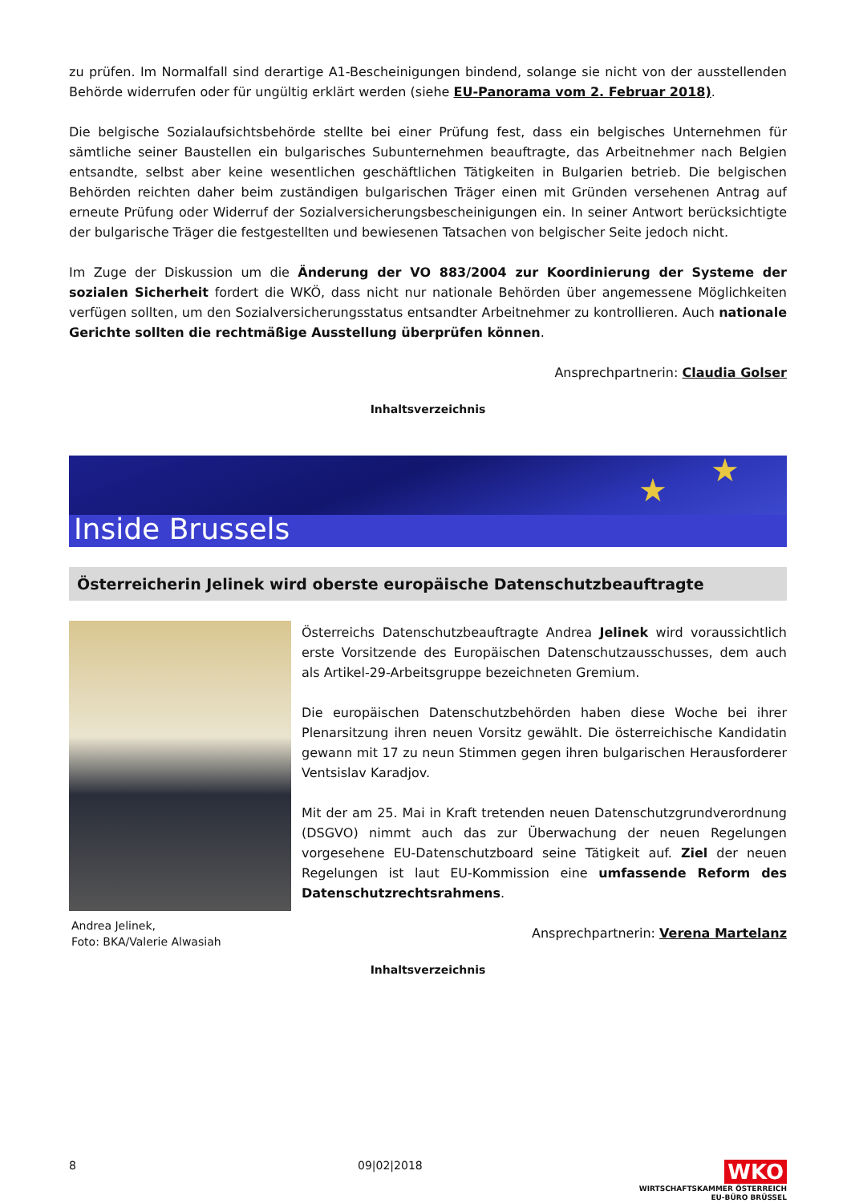zu prüfen. Im Normalfall sind derartige A1-Bescheinigungen bindend, solange sie nicht von der ausstellenden Behörde widerrufen oder für ungültig erklärt werden (siehe EU-Panorama vom 2. Februar 2018).
Die belgische Sozialaufsichtsbehörde stellte bei einer Prüfung fest, dass ein belgisches Unternehmen für sämtliche seiner Baustellen ein bulgarisches Subunternehmen beauftragte, das Arbeitnehmer nach Belgien entsandte, selbst aber keine wesentlichen geschäftlichen Tätigkeiten in Bulgarien betrieb. Die belgischen Behörden reichten daher beim zuständigen bulgarischen Träger einen mit Gründen versehenen Antrag auf erneute Prüfung oder Widerruf der Sozialversicherungsbescheinigungen ein. In seiner Antwort berücksichtigte der bulgarische Träger die festgestellten und bewiesenen Tatsachen von belgischer Seite jedoch nicht.
Im Zuge der Diskussion um die Änderung der VO 883/2004 zur Koordinierung der Systeme der sozialen Sicherheit fordert die WKÖ, dass nicht nur nationale Behörden über angemessene Möglichkeiten verfügen sollten, um den Sozialversicherungsstatus entsandter Arbeitnehmer zu kontrollieren. Auch nationale Gerichte sollten die rechtmäßige Ausstellung überprüfen können.
Ansprechpartnerin: Claudia Golser
Inhaltsverzeichnis
★
★
Inside Brussels
Österreicherin Jelinek wird oberste europäische Datenschutzbeauftragte
Andrea Jelinek,
Foto: BKA/Valerie Alwasiah
Österreichs Datenschutzbeauftragte Andrea Jelinek wird voraussichtlich erste Vorsitzende des Europäischen Datenschutzausschusses, dem auch als Artikel-29-Arbeitsgruppe bezeichneten Gremium.
Die europäischen Datenschutzbehörden haben diese Woche bei ihrer Plenarsitzung ihren neuen Vorsitz gewählt. Die österreichische Kandidatin gewann mit 17 zu neun Stimmen gegen ihren bulgarischen Herausforderer Ventsislav Karadjov.
Mit der am 25. Mai in Kraft tretenden neuen Datenschutzgrundverordnung (DSGVO) nimmt auch das zur Überwachung der neuen Regelungen vorgesehene EU-Datenschutzboard seine Tätigkeit auf. Ziel der neuen Regelungen ist laut EU-Kommission eine umfassende Reform des Datenschutzrechtsrahmens.
Ansprechpartnerin: Verena Martelanz
Inhaltsverzeichnis
8 09|02|2018 WKO
WIRTSCHAFTSKAMMER ÖSTERREICH
EU-BÜRO BRÜSSEL